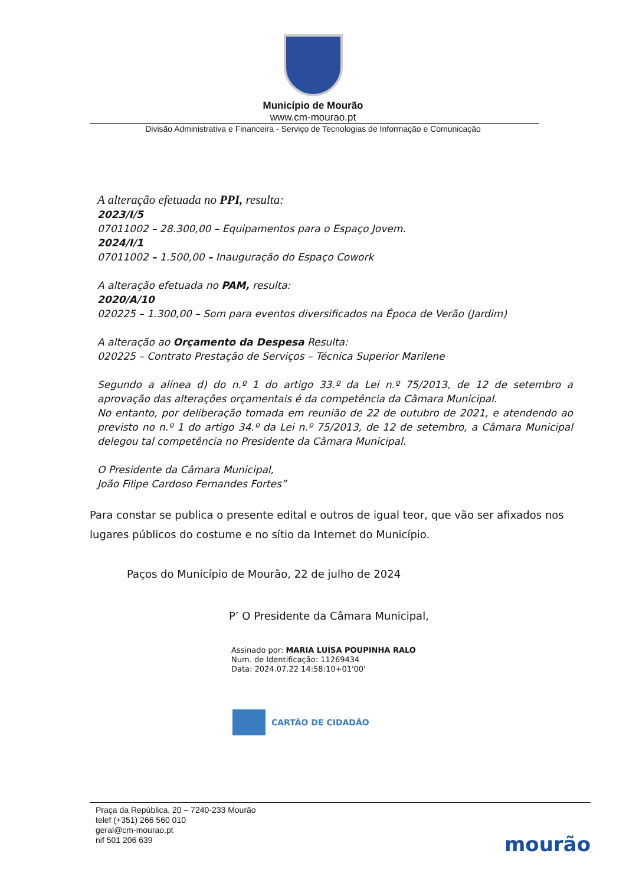Município de Mourão
www.cm-mourao.pt
Divisão Administrativa e Financeira - Serviço de Tecnologias de Informação e Comunicação
A alteração efetuada no PPI, resulta:
2023/I/5
07011002 – 28.300,00 – Equipamentos para o Espaço Jovem.
2024/I/1
07011002 – 1.500,00 – Inauguração do Espaço Cowork
A alteração efetuada no PAM, resulta:
2020/A/10
020225 – 1.300,00 – Som para eventos diversificados na Época de Verão (Jardim)
A alteração ao Orçamento da Despesa Resulta:
020225 – Contrato Prestação de Serviços – Técnica Superior Marilene
Segundo a alínea d) do n.º 1 do artigo 33.º da Lei n.º 75/2013, de 12 de setembro a aprovação das alterações orçamentais é da competência da Câmara Municipal.
No entanto, por deliberação tomada em reunião de 22 de outubro de 2021, e atendendo ao previsto no n.º 1 do artigo 34.º da Lei n.º 75/2013, de 12 de setembro, a Câmara Municipal delegou tal competência no Presidente da Câmara Municipal.
O Presidente da Câmara Municipal,
João Filipe Cardoso Fernandes Fortes”
Para constar se publica o presente edital e outros de igual teor, que vão ser afixados nos lugares públicos do costume e no sítio da Internet do Município.
Paços do Município de Mourão, 22 de julho de 2024
P’ O Presidente da Câmara Municipal,
Assinado por: MARIA LUÍSA POUPINHA RALO
Num. de Identificação: 11269434
Data: 2024.07.22 14:58:10+01'00'
CARTÃO DE CIDADÃO
Praça da República, 20 – 7240-233 Mourão
telef (+351) 266 560 010
geral@cm-mourao.pt
nif 501 206 639
mourão